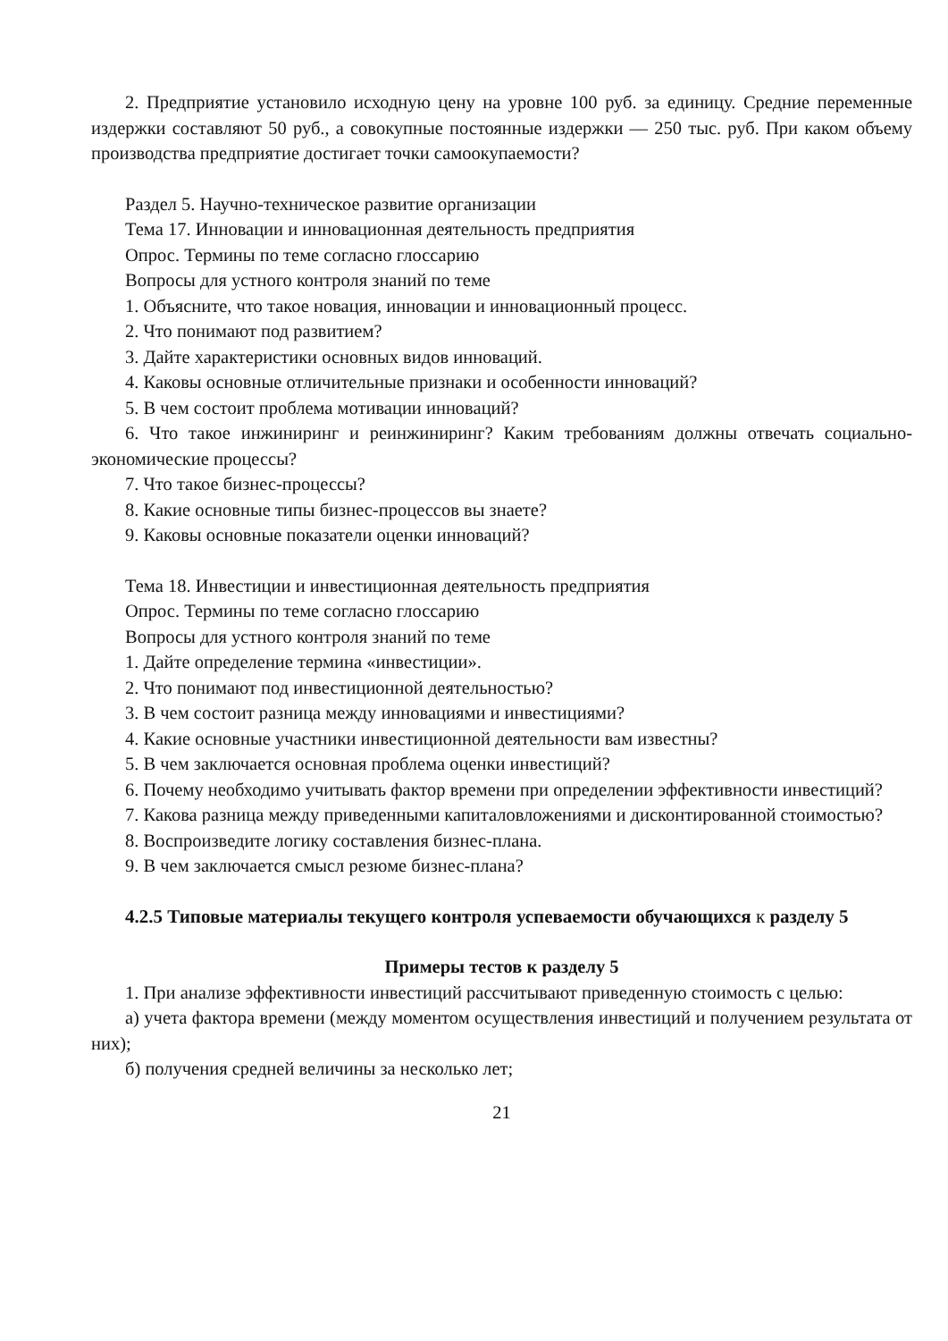2. Предприятие установило исходную цену на уровне 100 руб. за единицу. Средние переменные издержки составляют 50 руб., а совокупные постоянные издержки — 250 тыс. руб. При каком объему производства предприятие достигает точки самоокупаемости?
Раздел 5. Научно-техническое развитие организации
Тема 17. Инновации и инновационная деятельность предприятия
Опрос. Термины по теме согласно глоссарию
Вопросы для устного контроля знаний по теме
1. Объясните, что такое новация, инновации и инновационный процесс.
2. Что понимают под развитием?
3. Дайте характеристики основных видов инноваций.
4. Каковы основные отличительные признаки и особенности инноваций?
5. В чем состоит проблема мотивации инноваций?
6. Что такое инжиниринг и реинжиниринг? Каким требованиям должны отвечать социально-экономические процессы?
7. Что такое бизнес-процессы?
8. Какие основные типы бизнес-процессов вы знаете?
9. Каковы основные показатели оценки инноваций?
Тема 18. Инвестиции и инвестиционная деятельность предприятия
Опрос. Термины по теме согласно глоссарию
Вопросы для устного контроля знаний по теме
1. Дайте определение термина «инвестиции».
2. Что понимают под инвестиционной деятельностью?
3. В чем состоит разница между инновациями и инвестициями?
4. Какие основные участники инвестиционной деятельности вам известны?
5. В чем заключается основная проблема оценки инвестиций?
6. Почему необходимо учитывать фактор времени при определении эффективности инвестиций?
7. Какова разница между приведенными капиталовложениями и дисконтированной стоимостью?
8. Воспроизведите логику составления бизнес-плана.
9. В чем заключается смысл резюме бизнес-плана?
4.2.5 Типовые материалы текущего контроля успеваемости обучающихся к разделу 5
Примеры тестов к разделу 5
1. При анализе эффективности инвестиций рассчитывают приведенную стоимость с целью:
а) учета фактора времени (между моментом осуществления инвестиций и получением результата от них);
б) получения средней величины за несколько лет;
21